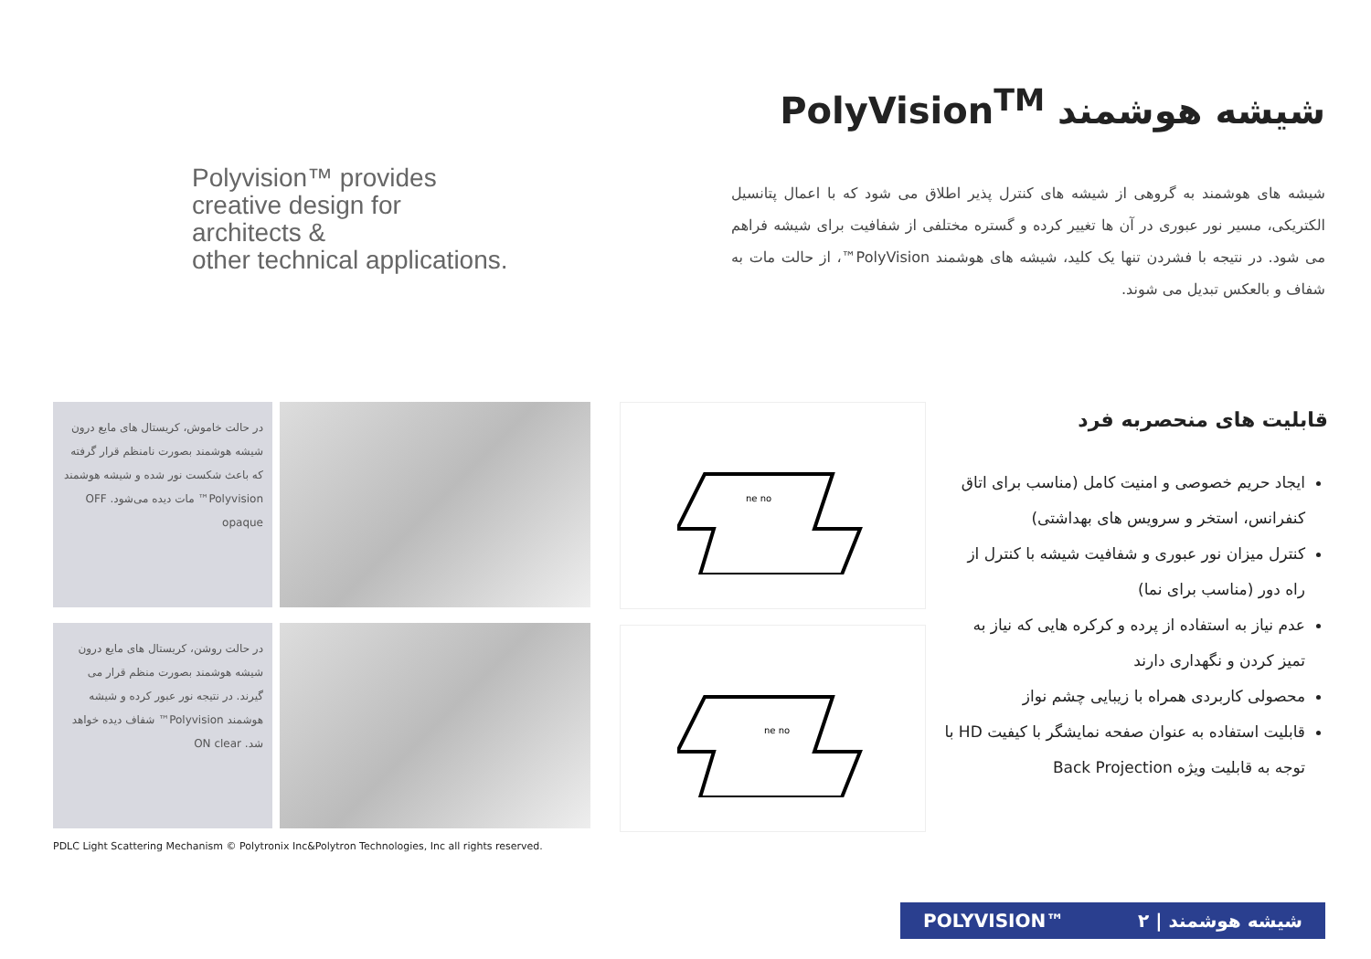Polyvision™ provides
creative design for
architects &
other technical applications.
شیشه هوشمند PolyVision<sup>TM</sup>
شیشه های هوشمند به گروهی از شیشه های کنترل پذیر اطلاق می شود که با اعمال پتانسیل الکتریکی، مسیر نور عبوری در آن ها تغییر کرده و گستره مختلفی از شفافیت برای شیشه فراهم می شود. در نتیجه با فشردن تنها یک کلید، شیشه های هوشمند PolyVision™، از حالت مات به شفاف و بالعکس تبدیل می شوند.
در حالت خاموش، کریستال های مایع درون شیشه هوشمند بصورت نامنظم قرار گرفته که باعث شکست نور شده و شیشه هوشمند Polyvision™ مات دیده می‌شود. OFF opaque
در حالت روشن، کریستال های مایع درون شیشه هوشمند بصورت منظم قرار می گیرند. در نتیجه نور عبور کرده و شیشه هوشمند Polyvision™ شفاف دیده خواهد شد. ON clear
ne no
ne no
قابلیت های منحصربه فرد
ایجاد حریم خصوصی و امنیت کامل (مناسب برای اتاق کنفرانس، استخر و سرویس های بهداشتی)
کنترل میزان نور عبوری و شفافیت شیشه با کنترل از راه دور (مناسب برای نما)
عدم نیاز به استفاده از پرده و کرکره هایی که نیاز به تمیز کردن و نگهداری دارند
محصولی کاربردی همراه با زیبایی چشم نواز
قابلیت استفاده به عنوان صفحه نمایشگر با کیفیت HD با توجه به قابلیت ویژه Back Projection
PDLC Light Scattering Mechanism © Polytronix Inc&Polytron Technologies, Inc all rights reserved.
POLYVISION™ شیشه هوشمند | ۲